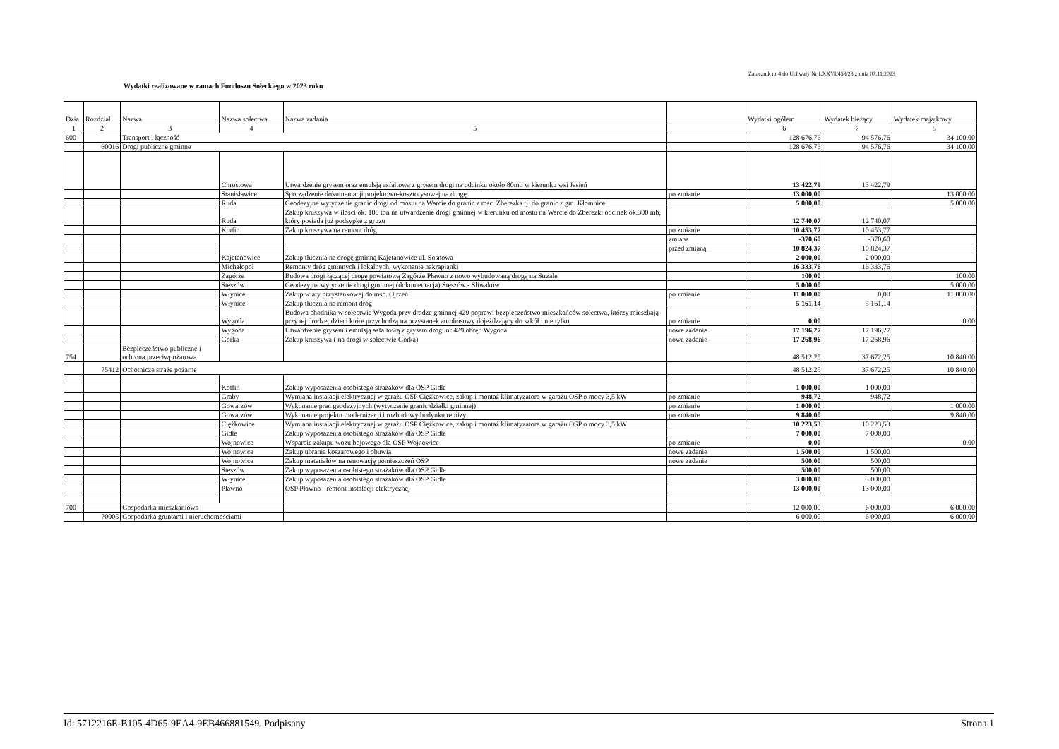Załacznik nr 4 do Uchwały Nr LXXVI/453/23 z dnia 07.11.2023
Wydatki realizowane w ramach Funduszu Sołeckiego w 2023 roku
| Dzia | Rozdział | Nazwa | Nazwa sołectwa | Nazwa zadania | | Wydatki ogółem | Wydatek bieżący | Wydatek majątkowy |
| --- | --- | --- | --- | --- | --- | --- | --- | --- |
| 1 | 2 | 3 | 4 | 5 | | 6 | 7 | 8 |
| 600 | | Transport i łączność | | | | 128 676,76 | 94 576,76 | 34 100,00 |
| | 60016 | Drogi publiczne gminne | | | | 128 676,76 | 94 576,76 | 34 100,00 |
| | | | Chrostowa | Utwardzenie grysem oraz emulsją asfaltową z grysem drogi na odcinku około 80mb w kierunku wsi Jasień | | 13 422,79 | 13 422,79 | |
| | | | Stanisławice | Sporządzenie dokumentacji projektowo-kosztorysowej na drogę | po zmianie | 13 000,00 | | 13 000,00 |
| | | | Ruda | Geodezyjne wytyczenie granic drogi od mostu na Warcie do granic z msc. Zberezka tj. do granic z gm. Kłomnice | | 5 000,00 | | 5 000,00 |
| | | | Ruda | Zakup kruszywa w ilości ok. 100 ton na utwardzenie drogi gminnej w kierunku od mostu na Warcie do Zberezki odcinek ok.300 mb, który posiada już podsypkę z gruzu | | 12 740,07 | 12 740,07 | |
| | | | Kotfin | Zakup kruszywa na remont dróg | po zmianie | 10 453,77 | 10 453,77 | |
| | | | | | zmiana | -370,60 | -370,60 | |
| | | | | | przed zmianą | 10 824,37 | 10 824,37 | |
| | | | Kajetanowice | Zakup tłucznia na drogę gminną Kajetanowice ul. Sosnowa | | 2 000,00 | 2 000,00 | |
| | | | Michałopol | Remonty dróg gminnych i lokalnych, wykonanie nakrapianki | | 16 333,76 | 16 333,76 | |
| | | | Zagórze | Budowa drogi łączącej drogę powiatową Zagórze Pławno z nowo wybudowaną drogą na Strzale | | 100,00 | | 100,00 |
| | | | Stęszów | Geodezyjne wytyczenie drogi gminnej (dokumentacja) Stęszów - Śliwaków | | 5 000,00 | | 5 000,00 |
| | | | Włynice | Zakup wiaty przystankowej do msc. Ojrzeń | po zmianie | 11 000,00 | 0,00 | 11 000,00 |
| | | | Włynice | Zakup tłucznia na remont dróg | | 5 161,14 | 5 161,14 | |
| | | | Wygoda | Budowa chodnika w sołectwie Wygoda przy drodze gminnej 429 poprawi bezpieczeństwo mieszkańców sołectwa, którzy mieszkają przy tej drodze, dzieci które przychodzą na przystanek autobusowy dojeżdzający do szkół i nie tylko | po zmianie | 0,00 | | 0,00 |
| | | | Wygoda | Utwardzenie grysem i emulsją asfaltową z grysem drogi nr 429 obręb Wygoda | nowe zadanie | 17 196,27 | 17 196,27 | |
| | | | Górka | Zakup kruszywa ( na drogi w sołectwie Górka) | nowe zadanie | 17 268,96 | 17 268,96 | |
| 754 | | Bezpieczeństwo publiczne i ochrona przeciwpożarowa | | | | 48 512,25 | 37 672,25 | 10 840,00 |
| | 75412 | Ochotnicze straże pożarne | | | | 48 512,25 | 37 672,25 | 10 840,00 |
| | | | Kotfin | Zakup wyposażenia osobistego strażaków dla OSP Gidle | | 1 000,00 | 1 000,00 | |
| | | | Graby | Wymiana instalacji elektrycznej w garażu OSP Ciężkowice, zakup i montaż klimatyzatora w garażu OSP o mocy 3,5 kW | po zmianie | 948,72 | 948,72 | |
| | | | Gowarzów | Wykonanie prac geodezyjnych (wytyczenie granic działki gminnej) | po zmianie | 1 000,00 | | 1 000,00 |
| | | | Gowarzów | Wykonanie projektu modernizacji i rozbudowy budynku remizy | po zmianie | 9 840,00 | | 9 840,00 |
| | | | Ciężkowice | Wymiana instalacji elektrycznej w garażu OSP Ciężkowice, zakup i montaż klimatyzatora w garażu OSP o mocy 3,5 kW | | 10 223,53 | 10 223,53 | |
| | | | Gidle | Zakup wyposażenia osobistego strażaków dla OSP Gidle | | 7 000,00 | 7 000,00 | |
| | | | Wojnowice | Wsparcie zakupu wozu bojowego dla OSP Wojnowice | po zmianie | 0,00 | | 0,00 |
| | | | Wojnowice | Zakup ubrania koszarowego i obuwia | nowe zadanie | 1 500,00 | 1 500,00 | |
| | | | Wojnowice | Zakup materiałów na renowację pomieszczeń OSP | nowe zadanie | 500,00 | 500,00 | |
| | | | Stęszów | Zakup wyposażenia osobistego strażaków dla OSP Gidle | | 500,00 | 500,00 | |
| | | | Włynice | Zakup wyposażenia osobistego strażaków dla OSP Gidle | | 3 000,00 | 3 000,00 | |
| | | | Pławno | OSP Pławno - remont instalacji elektrycznej | | 13 000,00 | 13 000,00 | |
| 700 | | Gospodarka mieszkaniowa | | | | 12 000,00 | 6 000,00 | 6 000,00 |
| | 70005 | Gospodarka gruntami i nieruchomościami | | | | 6 000,00 | 6 000,00 | 6 000,00 |
Id: 5712216E-B105-4D65-9EA4-9EB466881549. Podpisany Strona 1